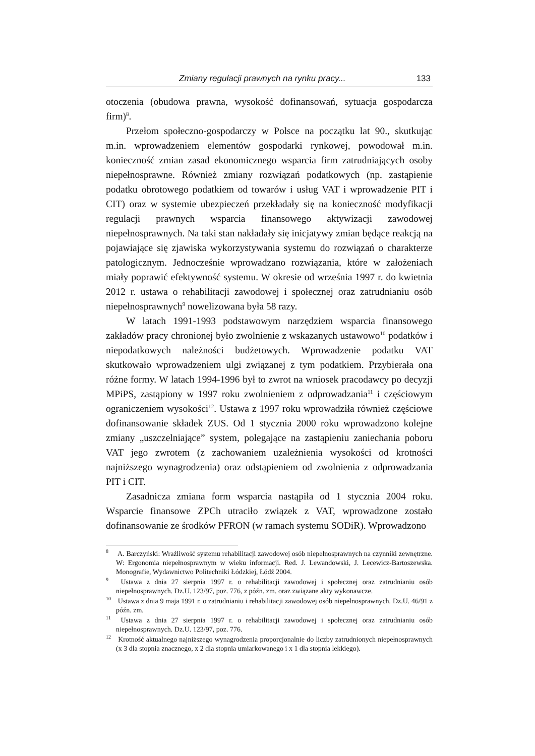Zmiany regulacji prawnych na rynku pracy... 133
otoczenia (obudowa prawna, wysokość dofinansowań, sytuacja gospodarcza firm)<sup>8</sup>.
Przełom społeczno-gospodarczy w Polsce na początku lat 90., skutkując m.in. wprowadzeniem elementów gospodarki rynkowej, powodował m.in. konieczność zmian zasad ekonomicznego wsparcia firm zatrudniających osoby niepełnosprawne. Również zmiany rozwiązań podatkowych (np. zastąpienie podatku obrotowego podatkiem od towarów i usług VAT i wprowadzenie PIT i CIT) oraz w systemie ubezpieczeń przekładały się na konieczność modyfikacji regulacji prawnych wsparcia finansowego aktywizacji zawodowej niepełnosprawnych. Na taki stan nakładały się inicjatywy zmian będące reakcją na pojawiające się zjawiska wykorzystywania systemu do rozwiązań o charakterze patologicznym. Jednocześnie wprowadzano rozwiązania, które w założeniach miały poprawić efektywność systemu. W okresie od września 1997 r. do kwietnia 2012 r. ustawa o rehabilitacji zawodowej i społecznej oraz zatrudnianiu osób niepełnosprawnych<sup>9</sup> nowelizowana była 58 razy.
W latach 1991-1993 podstawowym narzędziem wsparcia finansowego zakładów pracy chronionej było zwolnienie z wskazanych ustawowo<sup>10</sup> podatków i niepodatkowych należności budżetowych. Wprowadzenie podatku VAT skutkowało wprowadzeniem ulgi związanej z tym podatkiem. Przybierała ona różne formy. W latach 1994-1996 był to zwrot na wniosek pracodawcy po decyzji MPiPS, zastąpiony w 1997 roku zwolnieniem z odprowadzania<sup>11</sup> i częściowym ograniczeniem wysokości<sup>12</sup>. Ustawa z 1997 roku wprowadziła również częściowe dofinansowanie składek ZUS. Od 1 stycznia 2000 roku wprowadzono kolejne zmiany „uszczelniające” system, polegające na zastąpieniu zaniechania poboru VAT jego zwrotem (z zachowaniem uzależnienia wysokości od krotności najniższego wynagrodzenia) oraz odstąpieniem od zwolnienia z odprowadzania PIT i CIT.
Zasadnicza zmiana form wsparcia nastąpiła od 1 stycznia 2004 roku. Wsparcie finansowe ZPCh utraciło związek z VAT, wprowadzone zostało dofinansowanie ze środków PFRON (w ramach systemu SODiR). Wprowadzono
<sup>8</sup> A. Barczyński: Wrażliwość systemu rehabilitacji zawodowej osób niepełnosprawnych na czynniki zewnętrzne. W: Ergonomia niepełnosprawnym w wieku informacji. Red. J. Lewandowski, J. Lecewicz-Bartoszewska. Monografie, Wydawnictwo Politechniki Łódzkiej, Łódź 2004.
<sup>9</sup> Ustawa z dnia 27 sierpnia 1997 r. o rehabilitacji zawodowej i społecznej oraz zatrudnianiu osób niepełnosprawnych. Dz.U. 123/97, poz. 776, z późn. zm. oraz związane akty wykonawcze.
<sup>10</sup> Ustawa z dnia 9 maja 1991 r. o zatrudnianiu i rehabilitacji zawodowej osób niepełnosprawnych. Dz.U. 46/91 z późn. zm.
<sup>11</sup> Ustawa z dnia 27 sierpnia 1997 r. o rehabilitacji zawodowej i społecznej oraz zatrudnianiu osób niepełnosprawnych. Dz.U. 123/97, poz. 776.
<sup>12</sup> Krotność aktualnego najniższego wynagrodzenia proporcjonalnie do liczby zatrudnionych niepełnosprawnych (x 3 dla stopnia znacznego, x 2 dla stopnia umiarkowanego i x 1 dla stopnia lekkiego).